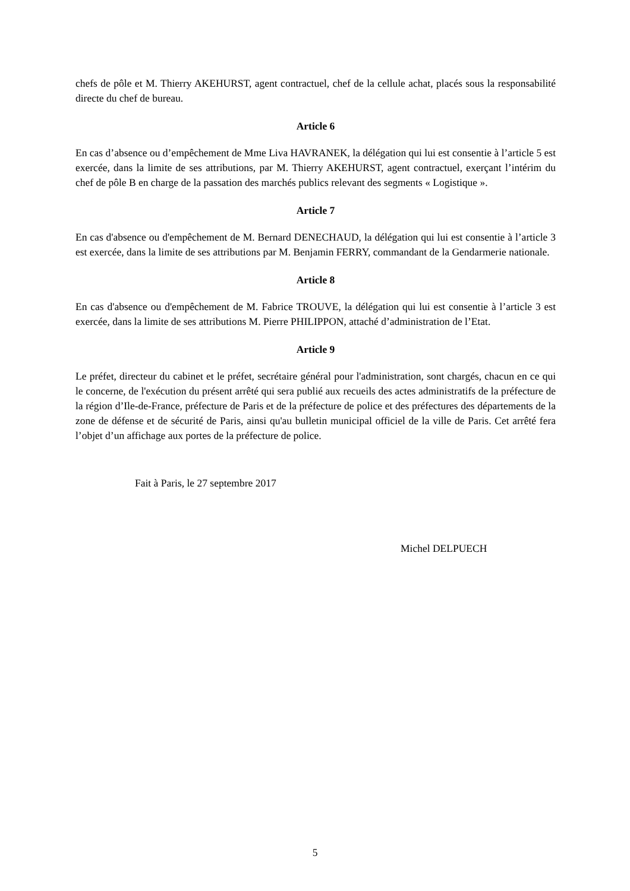chefs de pôle et M. Thierry AKEHURST, agent contractuel, chef de la cellule achat, placés sous la responsabilité directe du chef de bureau.
Article 6
En cas d’absence ou d’empêchement de Mme Liva HAVRANEK, la délégation qui lui est consentie à l’article 5 est exercée, dans la limite de ses attributions, par M. Thierry AKEHURST, agent contractuel, exerçant l’intérim du chef de pôle B en charge de la passation des marchés publics relevant des segments « Logistique ».
Article 7
En cas d'absence ou d'empêchement de M. Bernard DENECHAUD, la délégation qui lui est consentie à l’article 3 est exercée, dans la limite de ses attributions par M. Benjamin FERRY, commandant de la Gendarmerie nationale.
Article 8
En cas d'absence ou d'empêchement de M. Fabrice TROUVE, la délégation qui lui est consentie à l’article 3 est exercée, dans la limite de ses attributions M. Pierre PHILIPPON, attaché d’administration de l’Etat.
Article 9
Le préfet, directeur du cabinet et le préfet, secrétaire général pour l'administration, sont chargés, chacun en ce qui le concerne, de l'exécution du présent arrêté qui sera publié aux recueils des actes administratifs de la préfecture de la région d’Ile-de-France, préfecture de Paris et de la préfecture de police et des préfectures des départements de la zone de défense et de sécurité de Paris, ainsi qu'au bulletin municipal officiel de la ville de Paris. Cet arrêté fera l’objet d’un affichage aux portes de la préfecture de police.
Fait à Paris, le 27 septembre 2017
Michel DELPUECH
5